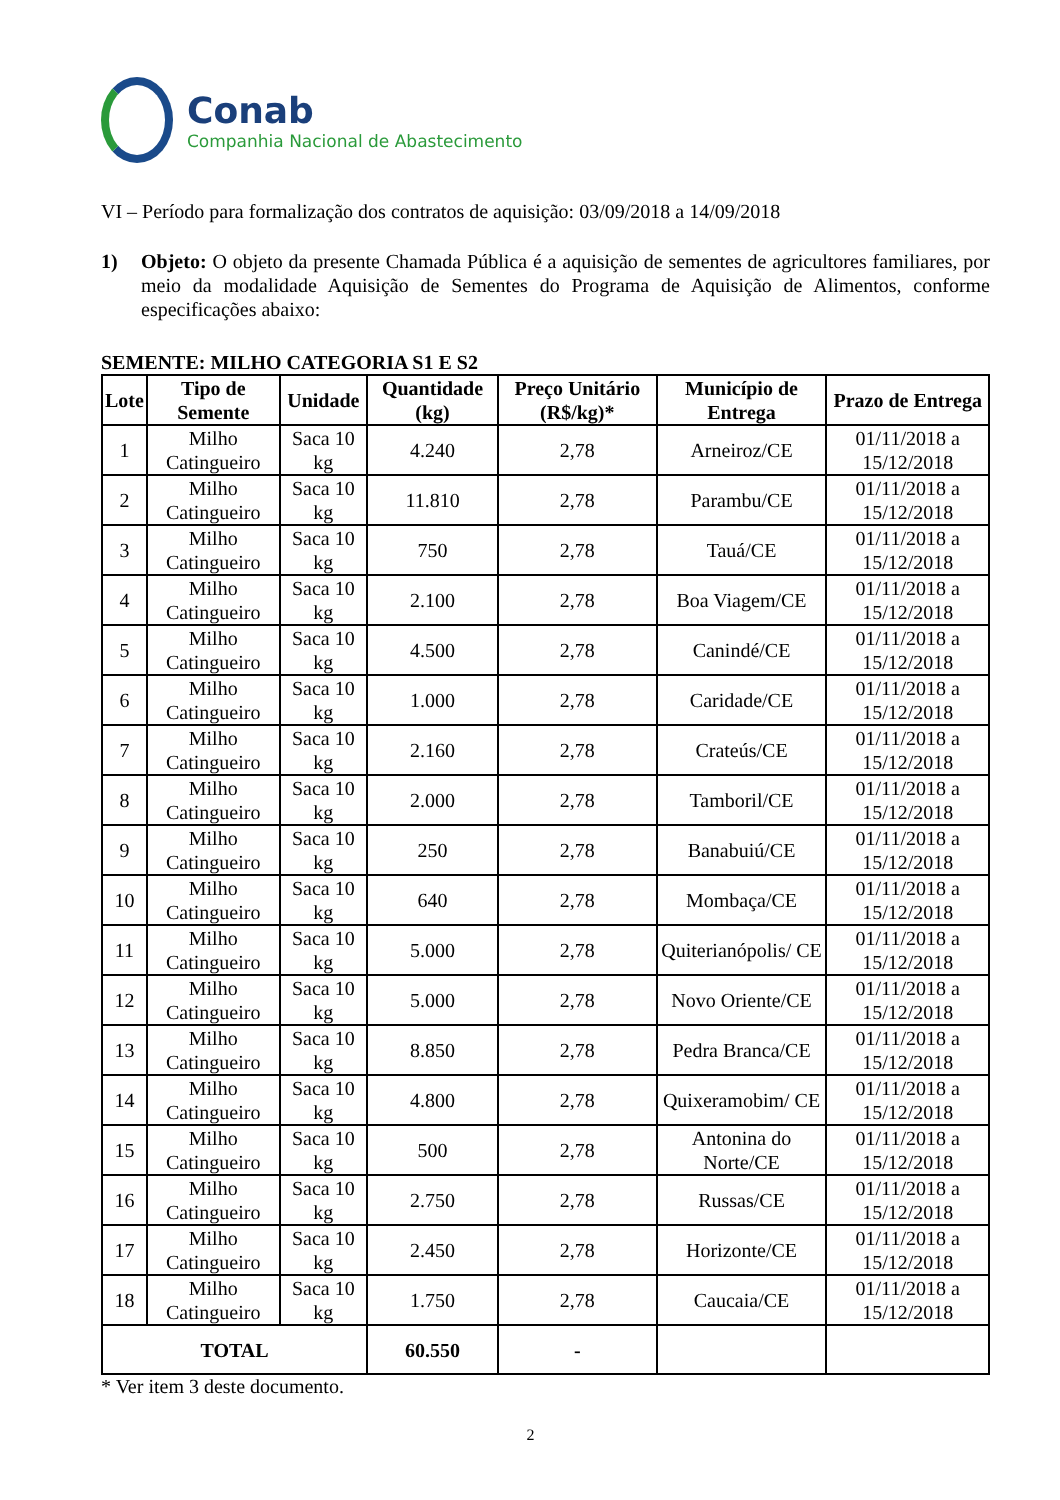Conab
Companhia Nacional de Abastecimento
VI – Período para formalização dos contratos de aquisição: 03/09/2018 a 14/09/2018
1) Objeto: O objeto da presente Chamada Pública é a aquisição de sementes de agricultores familiares, por meio da modalidade Aquisição de Sementes do Programa de Aquisição de Alimentos, conforme especificações abaixo:
SEMENTE: MILHO CATEGORIA S1 E S2
| Lote | Tipo de Semente | Unidade | Quantidade (kg) | Preço Unitário (R$/kg)* | Município de Entrega | Prazo de Entrega |
| --- | --- | --- | --- | --- | --- | --- |
| 1 | Milho Catingueiro | Saca 10 kg | 4.240 | 2,78 | Arneiroz/CE | 01/11/2018 a 15/12/2018 |
| 2 | Milho Catingueiro | Saca 10 kg | 11.810 | 2,78 | Parambu/CE | 01/11/2018 a 15/12/2018 |
| 3 | Milho Catingueiro | Saca 10 kg | 750 | 2,78 | Tauá/CE | 01/11/2018 a 15/12/2018 |
| 4 | Milho Catingueiro | Saca 10 kg | 2.100 | 2,78 | Boa Viagem/CE | 01/11/2018 a 15/12/2018 |
| 5 | Milho Catingueiro | Saca 10 kg | 4.500 | 2,78 | Canindé/CE | 01/11/2018 a 15/12/2018 |
| 6 | Milho Catingueiro | Saca 10 kg | 1.000 | 2,78 | Caridade/CE | 01/11/2018 a 15/12/2018 |
| 7 | Milho Catingueiro | Saca 10 kg | 2.160 | 2,78 | Crateús/CE | 01/11/2018 a 15/12/2018 |
| 8 | Milho Catingueiro | Saca 10 kg | 2.000 | 2,78 | Tamboril/CE | 01/11/2018 a 15/12/2018 |
| 9 | Milho Catingueiro | Saca 10 kg | 250 | 2,78 | Banabuiú/CE | 01/11/2018 a 15/12/2018 |
| 10 | Milho Catingueiro | Saca 10 kg | 640 | 2,78 | Mombaça/CE | 01/11/2018 a 15/12/2018 |
| 11 | Milho Catingueiro | Saca 10 kg | 5.000 | 2,78 | Quiterianópolis/ CE | 01/11/2018 a 15/12/2018 |
| 12 | Milho Catingueiro | Saca 10 kg | 5.000 | 2,78 | Novo Oriente/CE | 01/11/2018 a 15/12/2018 |
| 13 | Milho Catingueiro | Saca 10 kg | 8.850 | 2,78 | Pedra Branca/CE | 01/11/2018 a 15/12/2018 |
| 14 | Milho Catingueiro | Saca 10 kg | 4.800 | 2,78 | Quixeramobim/ CE | 01/11/2018 a 15/12/2018 |
| 15 | Milho Catingueiro | Saca 10 kg | 500 | 2,78 | Antonina do Norte/CE | 01/11/2018 a 15/12/2018 |
| 16 | Milho Catingueiro | Saca 10 kg | 2.750 | 2,78 | Russas/CE | 01/11/2018 a 15/12/2018 |
| 17 | Milho Catingueiro | Saca 10 kg | 2.450 | 2,78 | Horizonte/CE | 01/11/2018 a 15/12/2018 |
| 18 | Milho Catingueiro | Saca 10 kg | 1.750 | 2,78 | Caucaia/CE | 01/11/2018 a 15/12/2018 |
| TOTAL | | | 60.550 | - | | |
* Ver item 3 deste documento.
2